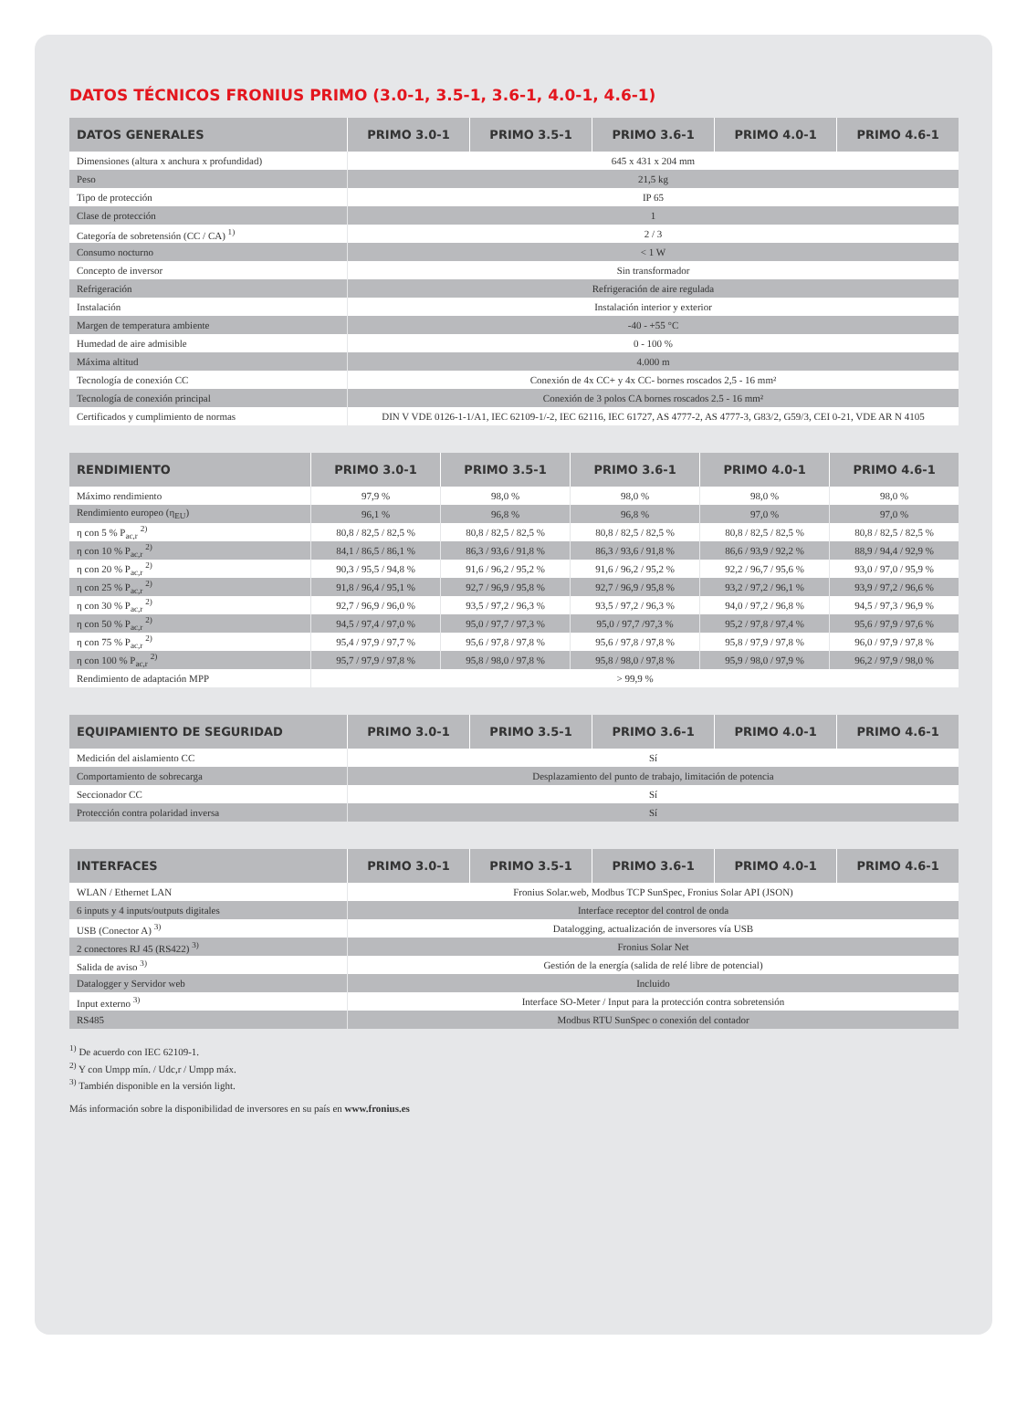DATOS TÉCNICOS FRONIUS PRIMO (3.0-1, 3.5-1, 3.6-1, 4.0-1, 4.6-1)
| DATOS GENERALES | PRIMO 3.0-1 | PRIMO 3.5-1 | PRIMO 3.6-1 | PRIMO 4.0-1 | PRIMO 4.6-1 |
| --- | --- | --- | --- | --- | --- |
| Dimensiones (altura x anchura x profundidad) | 645 x 431 x 204 mm | | | | |
| Peso | 21,5 kg | | | | |
| Tipo de protección | IP 65 | | | | |
| Clase de protección | 1 | | | | |
| Categoría de sobretensión (CC / CA) <sup>1)</sup> | 2 / 3 | | | | |
| Consumo nocturno | < 1 W | | | | |
| Concepto de inversor | Sin transformador | | | | |
| Refrigeración | Refrigeración de aire regulada | | | | |
| Instalación | Instalación interior y exterior | | | | |
| Margen de temperatura ambiente | -40 - +55 °C | | | | |
| Humedad de aire admisible | 0 - 100 % | | | | |
| Máxima altitud | 4.000 m | | | | |
| Tecnología de conexión CC | Conexión de 4x CC+ y 4x CC- bornes roscados 2,5 - 16 mm² | | | | |
| Tecnología de conexión principal | Conexión de 3 polos CA bornes roscados 2.5 - 16 mm² | | | | |
| Certificados y cumplimiento de normas | DIN V VDE 0126-1-1/A1, IEC 62109-1/-2, IEC 62116, IEC 61727, AS 4777-2, AS 4777-3, G83/2, G59/3, CEI 0-21, VDE AR N 4105 | | | | |
| RENDIMIENTO | PRIMO 3.0-1 | PRIMO 3.5-1 | PRIMO 3.6-1 | PRIMO 4.0-1 | PRIMO 4.6-1 |
| --- | --- | --- | --- | --- | --- |
| Máximo rendimiento | 97,9 % | 98,0 % | 98,0 % | 98,0 % | 98,0 % |
| Rendimiento europeo (η<sub>EU</sub>) | 96,1 % | 96,8 % | 96,8 % | 97,0 % | 97,0 % |
| η con 5 % P<sub>ac,r</sub> <sup>2)</sup> | 80,8 / 82,5 / 82,5 % | 80,8 / 82,5 / 82,5 % | 80,8 / 82,5 / 82,5 % | 80,8 / 82,5 / 82,5 % | 80,8 / 82,5 / 82,5 % |
| η con 10 % P<sub>ac,r</sub> <sup>2)</sup> | 84,1 / 86,5 / 86,1 % | 86,3 / 93,6 / 91,8 % | 86,3 / 93,6 / 91,8 % | 86,6 / 93,9 / 92,2 % | 88,9 / 94,4 / 92,9 % |
| η con 20 % P<sub>ac,r</sub> <sup>2)</sup> | 90,3 / 95,5 / 94,8 % | 91,6 / 96,2 / 95,2 % | 91,6 / 96,2 / 95,2 % | 92,2 / 96,7 / 95,6 % | 93,0 / 97,0 / 95,9 % |
| η con 25 % P<sub>ac,r</sub> <sup>2)</sup> | 91,8 / 96,4 / 95,1 % | 92,7 / 96,9 / 95,8 % | 92,7 / 96,9 / 95,8 % | 93,2 / 97,2 / 96,1 % | 93,9 / 97,2 / 96,6 % |
| η con 30 % P<sub>ac,r</sub> <sup>2)</sup> | 92,7 / 96,9 / 96,0 % | 93,5 / 97,2 / 96,3 % | 93,5 / 97,2 / 96,3 % | 94,0 / 97,2 / 96,8 % | 94,5 / 97,3 / 96,9 % |
| η con 50 % P<sub>ac,r</sub> <sup>2)</sup> | 94,5 / 97,4 / 97,0 % | 95,0 / 97,7 / 97,3 % | 95,0 / 97,7 /97,3 % | 95,2 / 97,8 / 97,4 % | 95,6 / 97,9 / 97,6 % |
| η con 75 % P<sub>ac,r</sub> <sup>2)</sup> | 95,4 / 97,9 / 97,7 % | 95,6 / 97,8 / 97,8 % | 95,6 / 97,8 / 97,8 % | 95,8 / 97,9 / 97,8 % | 96,0 / 97,9 / 97,8 % |
| η con 100 % P<sub>ac,r</sub> <sup>2)</sup> | 95,7 / 97,9 / 97,8 % | 95,8 / 98,0 / 97,8 % | 95,8 / 98,0 / 97,8 % | 95,9 / 98,0 / 97,9 % | 96,2 / 97,9 / 98,0 % |
| Rendimiento de adaptación MPP | > 99,9 % | | | | |
| EQUIPAMIENTO DE SEGURIDAD | PRIMO 3.0-1 | PRIMO 3.5-1 | PRIMO 3.6-1 | PRIMO 4.0-1 | PRIMO 4.6-1 |
| --- | --- | --- | --- | --- | --- |
| Medición del aislamiento CC | Sí | | | | |
| Comportamiento de sobrecarga | Desplazamiento del punto de trabajo, limitación de potencia | | | | |
| Seccionador CC | Sí | | | | |
| Protección contra polaridad inversa | Sí | | | | |
| INTERFACES | PRIMO 3.0-1 | PRIMO 3.5-1 | PRIMO 3.6-1 | PRIMO 4.0-1 | PRIMO 4.6-1 |
| --- | --- | --- | --- | --- | --- |
| WLAN / Ethernet LAN | Fronius Solar.web, Modbus TCP SunSpec, Fronius Solar API (JSON) | | | | |
| 6 inputs y 4 inputs/outputs digitales | Interface receptor del control de onda | | | | |
| USB (Conector A) <sup>3)</sup> | Datalogging, actualización de inversores vía USB | | | | |
| 2 conectores RJ 45 (RS422) <sup>3)</sup> | Fronius Solar Net | | | | |
| Salida de aviso <sup>3)</sup> | Gestión de la energía (salida de relé libre de potencial) | | | | |
| Datalogger y Servidor web | Incluido | | | | |
| Input externo <sup>3)</sup> | Interface SO-Meter / Input para la protección contra sobretensión | | | | |
| RS485 | Modbus RTU SunSpec o conexión del contador | | | | |
<sup>1)</sup> De acuerdo con IEC 62109-1.
<sup>2)</sup> Y con Umpp mín. / Udc,r / Umpp máx.
<sup>3)</sup> También disponible en la versión light.
Más información sobre la disponibilidad de inversores en su país en www.fronius.es